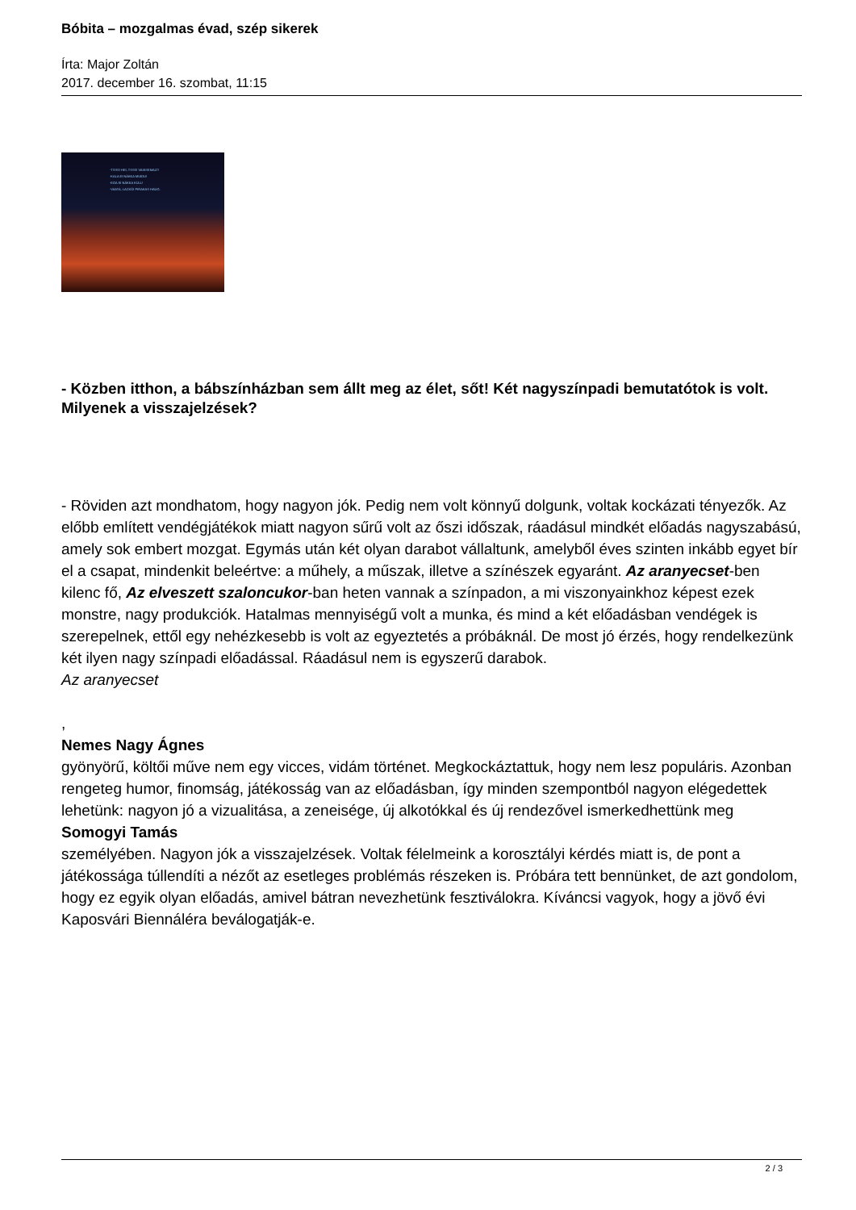Bóbita – mozgalmas évad, szép sikerek
Írta: Major Zoltán
2017. december 16. szombat, 11:15
-TSSS! HEI, TSSS! VAIKSEMALT!
-KALA EI NÄKKA MUIDU!
-EGA EI NÄKKA KÜLL!
-VAATA, LACKÓ! PIRAKAS HAUG.
- Közben itthon, a bábszínházban sem állt meg az élet, sőt! Két nagyszínpadi bemutatótok is volt. Milyenek a visszajelzések?
- Röviden azt mondhatom, hogy nagyon jók. Pedig nem volt könnyű dolgunk, voltak kockázati tényezők. Az előbb említett vendégjátékok miatt nagyon sűrű volt az őszi időszak, ráadásul mindkét előadás nagyszabású, amely sok embert mozgat. Egymás után két olyan darabot vállaltunk, amelyből éves szinten inkább egyet bír el a csapat, mindenkit beleértve: a műhely, a műszak, illetve a színészek egyaránt. Az aranyecset-ben kilenc fő, Az elveszett szaloncukor-ban heten vannak a színpadon, a mi viszonyainkhoz képest ezek monstre, nagy produkciók. Hatalmas mennyiségű volt a munka, és mind a két előadásban vendégek is szerepelnek, ettől egy nehézkesebb is volt az egyeztetés a próbáknál. De most jó érzés, hogy rendelkezünk két ilyen nagy színpadi előadással. Ráadásul nem is egyszerű darabok.
Az aranyecset
,
Nemes Nagy Ágnes
gyönyörű, költői műve nem egy vicces, vidám történet. Megkockáztattuk, hogy nem lesz populáris. Azonban rengeteg humor, finomság, játékosság van az előadásban, így minden szempontból nagyon elégedettek lehetünk: nagyon jó a vizualitása, a zeneisége, új alkotókkal és új rendezővel ismerkedhettünk meg
Somogyi Tamás
személyében. Nagyon jók a visszajelzések. Voltak félelmeink a korosztályi kérdés miatt is, de pont a játékossága túllendíti a nézőt az esetleges problémás részeken is. Próbára tett bennünket, de azt gondolom, hogy ez egyik olyan előadás, amivel bátran nevezhetünk fesztiválokra. Kíváncsi vagyok, hogy a jövő évi Kaposvári Biennáléra beválogatják-e.
2 / 3